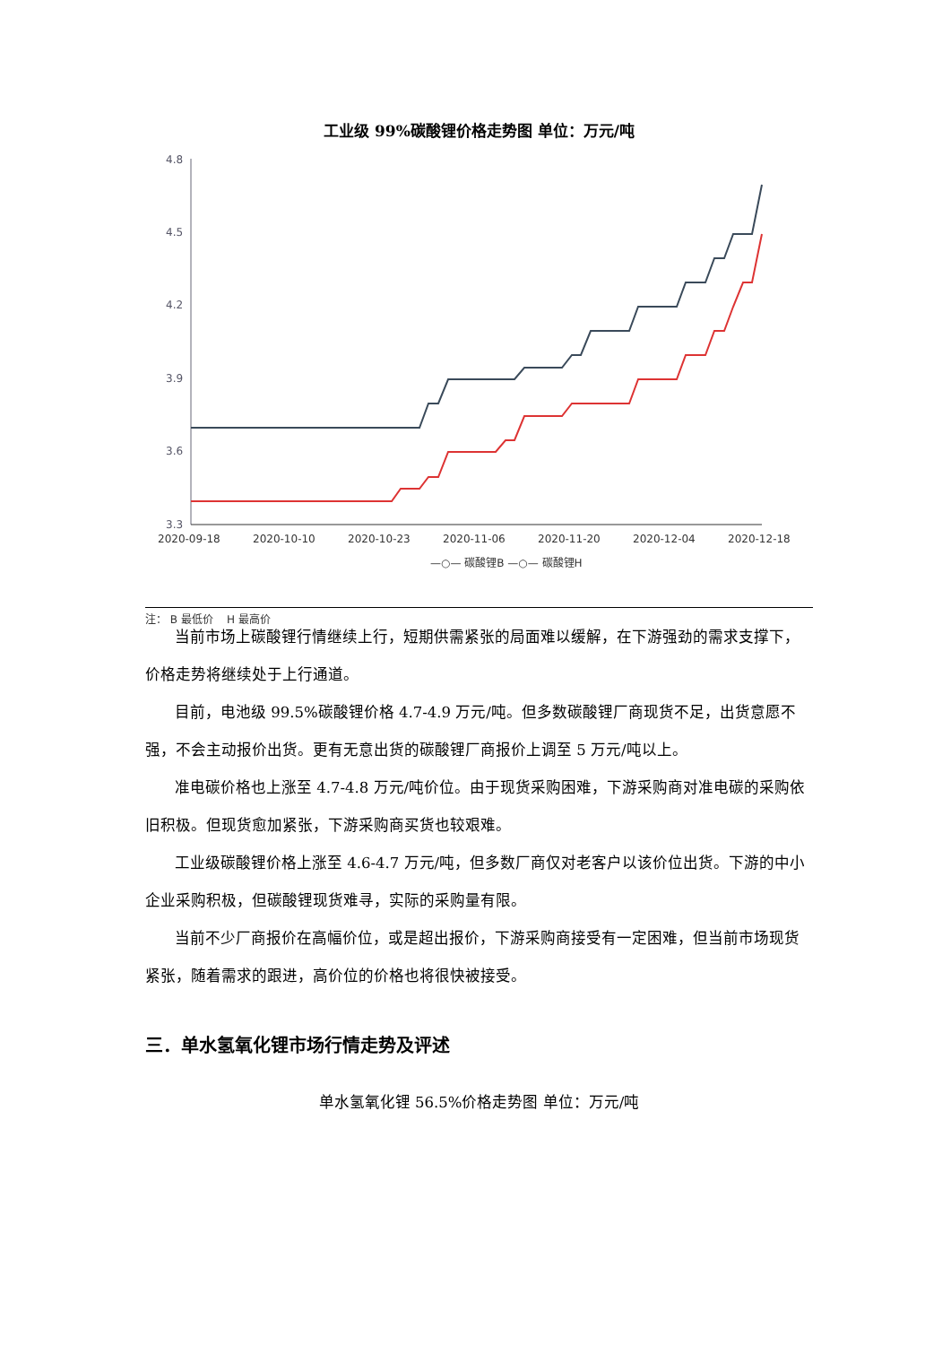工业级 99%碳酸锂价格走势图 单位：万元/吨
4.8
4.5
4.2
3.9
3.6
3.3
2020-09-18
2020-10-10
2020-10-23
2020-11-06
2020-11-20
2020-12-04
2020-12-18
—○— 碳酸锂B —○— 碳酸锂H
注： B 最低价 H 最高价
当前市场上碳酸锂行情继续上行，短期供需紧张的局面难以缓解，在下游强劲的需求支撑下，价格走势将继续处于上行通道。
目前，电池级 99.5%碳酸锂价格 4.7-4.9 万元/吨。但多数碳酸锂厂商现货不足，出货意愿不强，不会主动报价出货。更有无意出货的碳酸锂厂商报价上调至 5 万元/吨以上。
准电碳价格也上涨至 4.7-4.8 万元/吨价位。由于现货采购困难，下游采购商对准电碳的采购依旧积极。但现货愈加紧张，下游采购商买货也较艰难。
工业级碳酸锂价格上涨至 4.6-4.7 万元/吨，但多数厂商仅对老客户以该价位出货。下游的中小企业采购积极，但碳酸锂现货难寻，实际的采购量有限。
当前不少厂商报价在高幅价位，或是超出报价，下游采购商接受有一定困难，但当前市场现货紧张，随着需求的跟进，高价位的价格也将很快被接受。
三．单水氢氧化锂市场行情走势及评述
单水氢氧化锂 56.5%价格走势图 单位：万元/吨